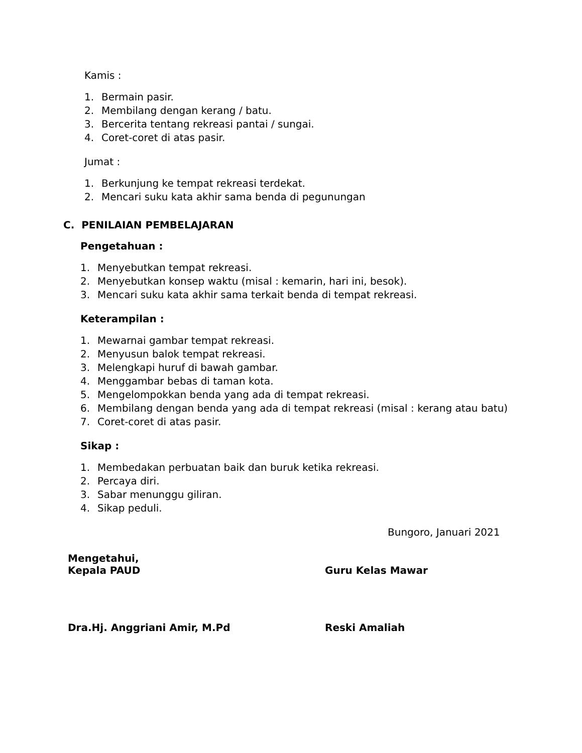Kamis :
1. Bermain pasir.
2. Membilang dengan kerang / batu.
3. Bercerita tentang rekreasi pantai / sungai.
4. Coret-coret di atas pasir.
Jumat :
1. Berkunjung ke tempat rekreasi terdekat.
2. Mencari suku kata akhir sama benda di pegunungan
C. PENILAIAN PEMBELAJARAN
Pengetahuan :
1. Menyebutkan tempat rekreasi.
2. Menyebutkan konsep waktu (misal : kemarin, hari ini, besok).
3. Mencari suku kata akhir sama terkait benda di tempat rekreasi.
Keterampilan :
1. Mewarnai gambar tempat rekreasi.
2. Menyusun balok tempat rekreasi.
3. Melengkapi huruf di bawah gambar.
4. Menggambar bebas di taman kota.
5. Mengelompokkan benda yang ada di tempat rekreasi.
6. Membilang dengan benda yang ada di tempat rekreasi (misal : kerang atau batu)
7. Coret-coret di atas pasir.
Sikap :
1. Membedakan perbuatan baik dan buruk ketika rekreasi.
2. Percaya diri.
3. Sabar menunggu giliran.
4. Sikap peduli.
Bungoro, Januari 2021
Mengetahui,
Kepala PAUD
Guru Kelas Mawar
Dra.Hj. Anggriani Amir, M.Pd Reski Amaliah